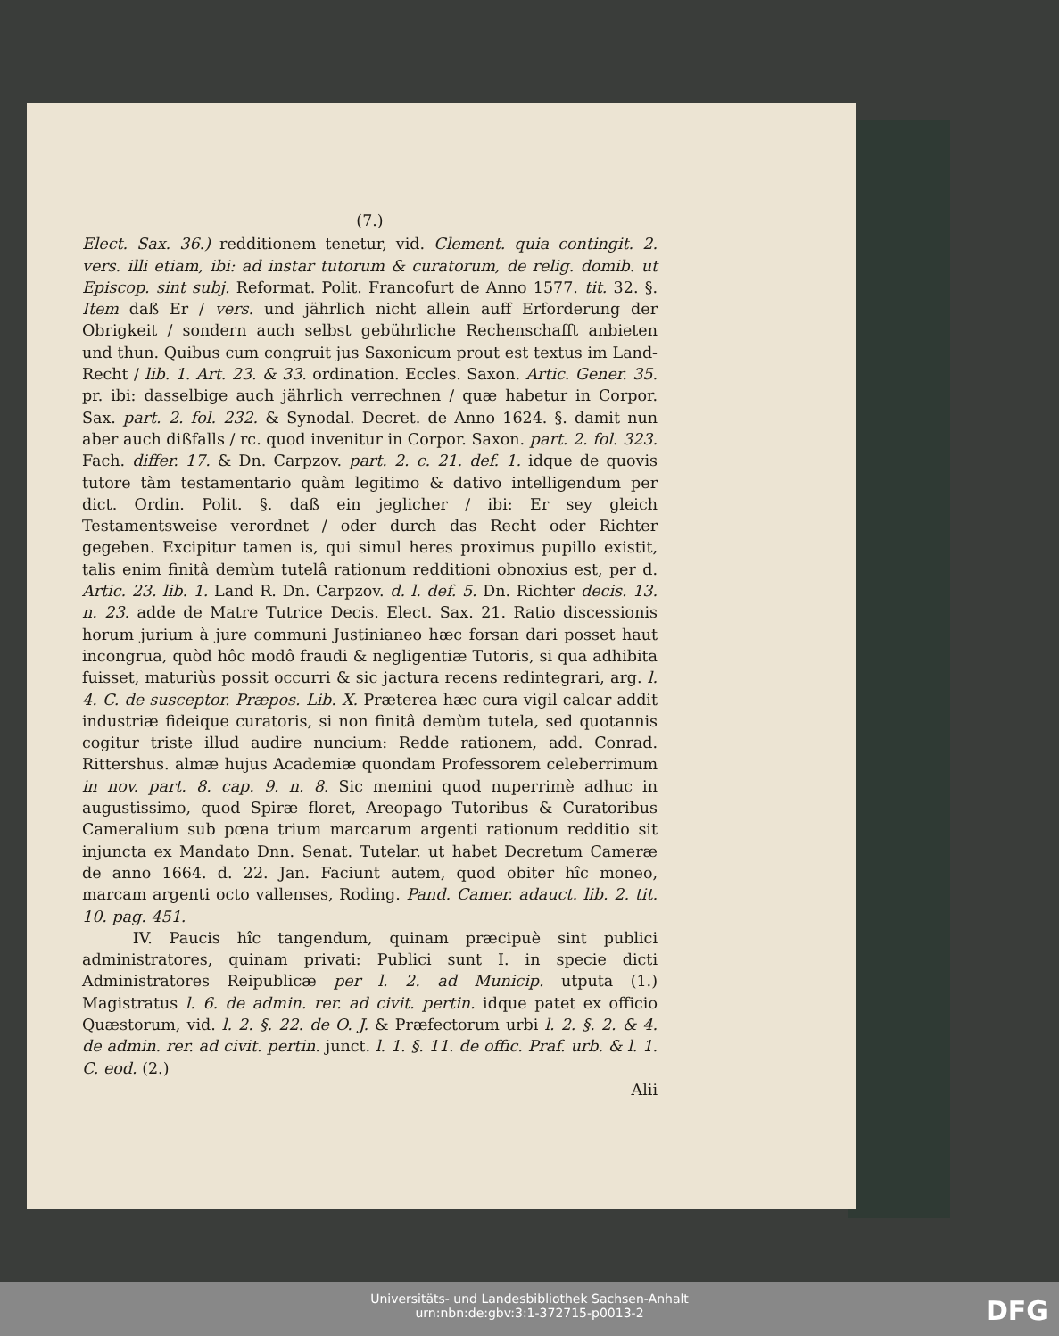(7.)
Elect. Sax. 36.) redditionem tenetur, vid. Clement. quia contingit. 2. vers. illi etiam, ibi: ad instar tutorum & curatorum, de relig. domib. ut Episcop. sint subj. Reformat. Polit. Francofurt de Anno 1577. tit. 32. §. Item daß Er / vers. und jährlich nicht allein auff Erforderung der Obrigkeit / sondern auch selbst gebührliche Rechenschafft anbieten und thun. Quibus cum congruit jus Saxonicum prout est textus im Land-Recht / lib. 1. Art. 23. & 33. ordination. Eccles. Saxon. Artic. Gener. 35. pr. ibi: dasselbige auch jährlich verrechnen / quæ habetur in Corpor. Sax. part. 2. fol. 232. & Synodal. Decret. de Anno 1624. §. damit nun aber auch dißfalls / rc. quod invenitur in Corpor. Saxon. part. 2. fol. 323. Fach. differ. 17. & Dn. Carpzov. part. 2. c. 21. def. 1. idque de quovis tutore tàm testamentario quàm legitimo & dativo intelligendum per dict. Ordin. Polit. §. daß ein jeglicher / ibi: Er sey gleich Testamentsweise verordnet / oder durch das Recht oder Richter gegeben. Excipitur tamen is, qui simul heres proximus pupillo existit, talis enim finitâ demùm tutelâ rationum redditioni obnoxius est, per d. Artic. 23. lib. 1. Land R. Dn. Carpzov. d. l. def. 5. Dn. Richter decis. 13. n. 23. adde de Matre Tutrice Decis. Elect. Sax. 21. Ratio discessionis horum jurium à jure communi Justinianeo hæc forsan dari posset haut incongrua, quòd hôc modô fraudi & negligentiæ Tutoris, si qua adhibita fuisset, maturiùs possit occurri & sic jactura recens redintegrari, arg. l. 4. C. de susceptor. Præpos. Lib. X. Præterea hæc cura vigil calcar addit industriæ fideique curatoris, si non finitâ demùm tutela, sed quotannis cogitur triste illud audire nuncium: Redde rationem, add. Conrad. Rittershus. almæ hujus Academiæ quondam Professorem celeberrimum in nov. part. 8. cap. 9. n. 8. Sic memini quod nuperrimè adhuc in augustissimo, quod Spiræ floret, Areopago Tutoribus & Curatoribus Cameralium sub pœna trium marcarum argenti rationum redditio sit injuncta ex Mandato Dnn. Senat. Tutelar. ut habet Decretum Cameræ de anno 1664. d. 22. Jan. Faciunt autem, quod obiter hîc moneo, marcam argenti octo vallenses, Roding. Pand. Camer. adauct. lib. 2. tit. 10. pag. 451.
IV. Paucis hîc tangendum, quinam præcipuè sint publici administratores, quinam privati: Publici sunt I. in specie dicti Administratores Reipublicæ per l. 2. ad Municip. utputa (1.) Magistratus l. 6. de admin. rer. ad civit. pertin. idque patet ex officio Quæstorum, vid. l. 2. §. 22. de O. J. & Præfectorum urbi l. 2. §. 2. & 4. de admin. rer. ad civit. pertin. junct. l. 1. §. 11. de offic. Praf. urb. & l. 1. C. eod. (2.)
Alii
Universitäts- und Landesbibliothek Sachsen-Anhalt
urn:nbn:de:gbv:3:1-372715-p0013-2
DFG